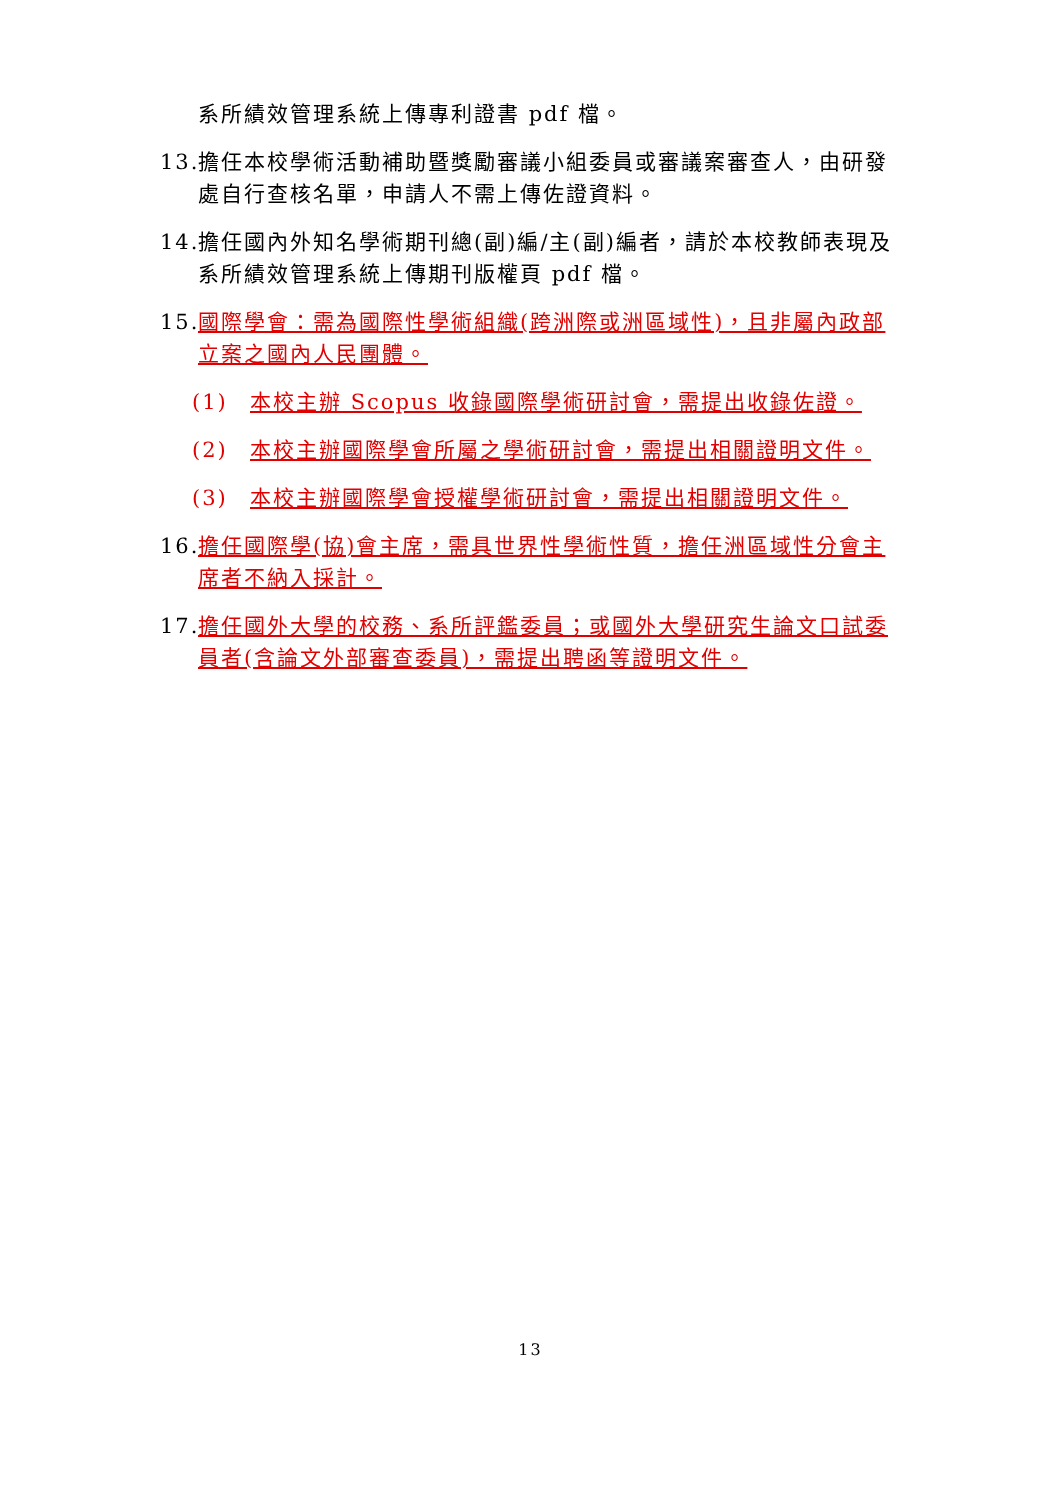系所績效管理系統上傳專利證書 pdf 檔。
13.
擔任本校學術活動補助暨獎勵審議小組委員或審議案審查人，由研發處自行查核名單，申請人不需上傳佐證資料。
14.
擔任國內外知名學術期刊總(副)編/主(副)編者，請於本校教師表現及系所績效管理系統上傳期刊版權頁 pdf 檔。
15.
國際學會：需為國際性學術組織(跨洲際或洲區域性)，且非屬內政部立案之國內人民團體。
(1) 本校主辦 Scopus 收錄國際學術研討會，需提出收錄佐證。
(2) 本校主辦國際學會所屬之學術研討會，需提出相關證明文件。
(3) 本校主辦國際學會授權學術研討會，需提出相關證明文件。
16.
擔任國際學(協)會主席，需具世界性學術性質，擔任洲區域性分會主席者不納入採計。
17.
擔任國外大學的校務、系所評鑑委員；或國外大學研究生論文口試委員者(含論文外部審查委員)，需提出聘函等證明文件。
13